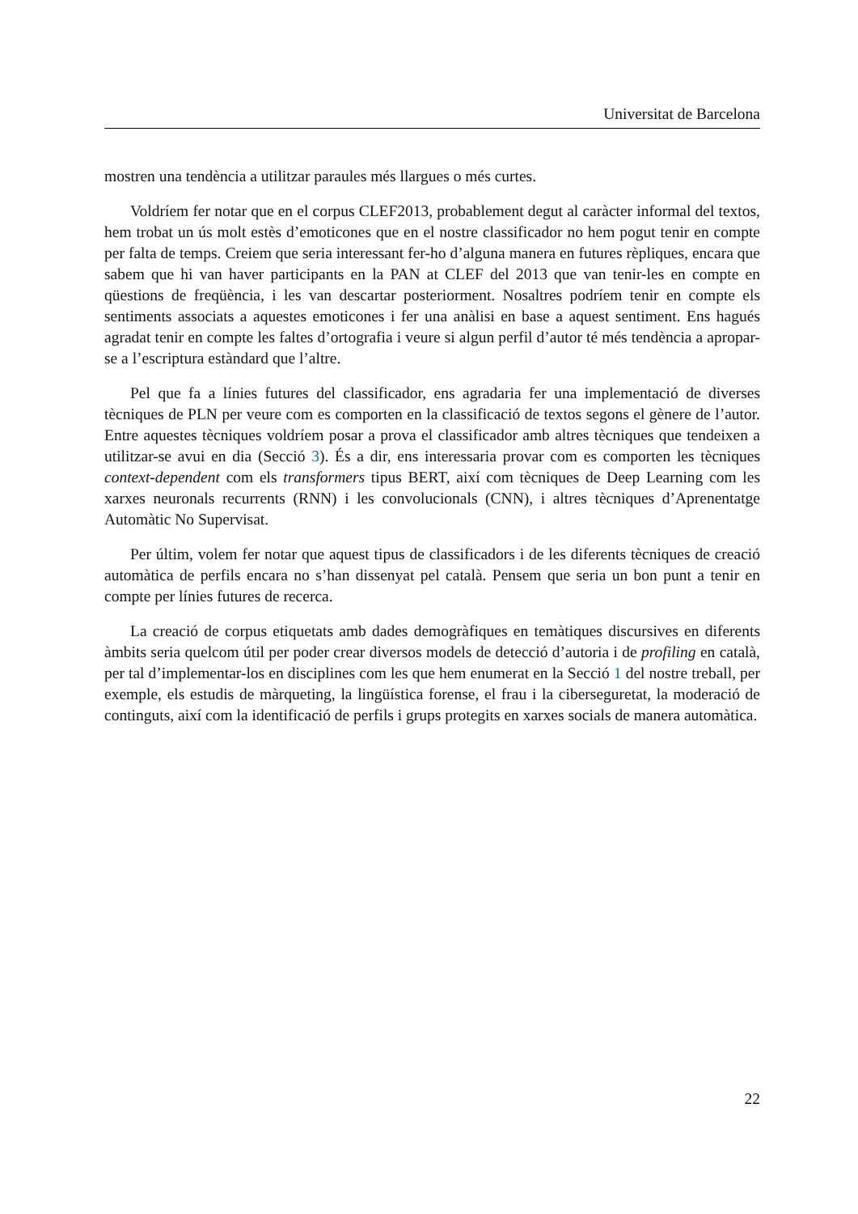Universitat de Barcelona
mostren una tendència a utilitzar paraules més llargues o més curtes.
Voldríem fer notar que en el corpus CLEF2013, probablement degut al caràcter informal del textos, hem trobat un ús molt estès d’emoticones que en el nostre classificador no hem pogut tenir en compte per falta de temps. Creiem que seria interessant fer-ho d’alguna manera en futures rèpliques, encara que sabem que hi van haver participants en la PAN at CLEF del 2013 que van tenir-les en compte en qüestions de freqüència, i les van descartar posteriorment. Nosaltres podríem tenir en compte els sentiments associats a aquestes emoticones i fer una anàlisi en base a aquest sentiment. Ens hagués agradat tenir en compte les faltes d’ortografia i veure si algun perfil d’autor té més tendència a apropar-se a l’escriptura estàndard que l’altre.
Pel que fa a línies futures del classificador, ens agradaria fer una implementació de diverses tècniques de PLN per veure com es comporten en la classificació de textos segons el gènere de l’autor. Entre aquestes tècniques voldríem posar a prova el classificador amb altres tècniques que tendeixen a utilitzar-se avui en dia (Secció 3). És a dir, ens interessaria provar com es comporten les tècniques context-dependent com els transformers tipus BERT, així com tècniques de Deep Learning com les xarxes neuronals recurrents (RNN) i les convolucionals (CNN), i altres tècniques d’Aprenentatge Automàtic No Supervisat.
Per últim, volem fer notar que aquest tipus de classificadors i de les diferents tècniques de creació automàtica de perfils encara no s’han dissenyat pel català. Pensem que seria un bon punt a tenir en compte per línies futures de recerca.
La creació de corpus etiquetats amb dades demogràfiques en temàtiques discursives en diferents àmbits seria quelcom útil per poder crear diversos models de detecció d’autoria i de profiling en català, per tal d’implementar-los en disciplines com les que hem enumerat en la Secció 1 del nostre treball, per exemple, els estudis de màrqueting, la lingüística forense, el frau i la ciberseguretat, la moderació de continguts, així com la identificació de perfils i grups protegits en xarxes socials de manera automàtica.
22